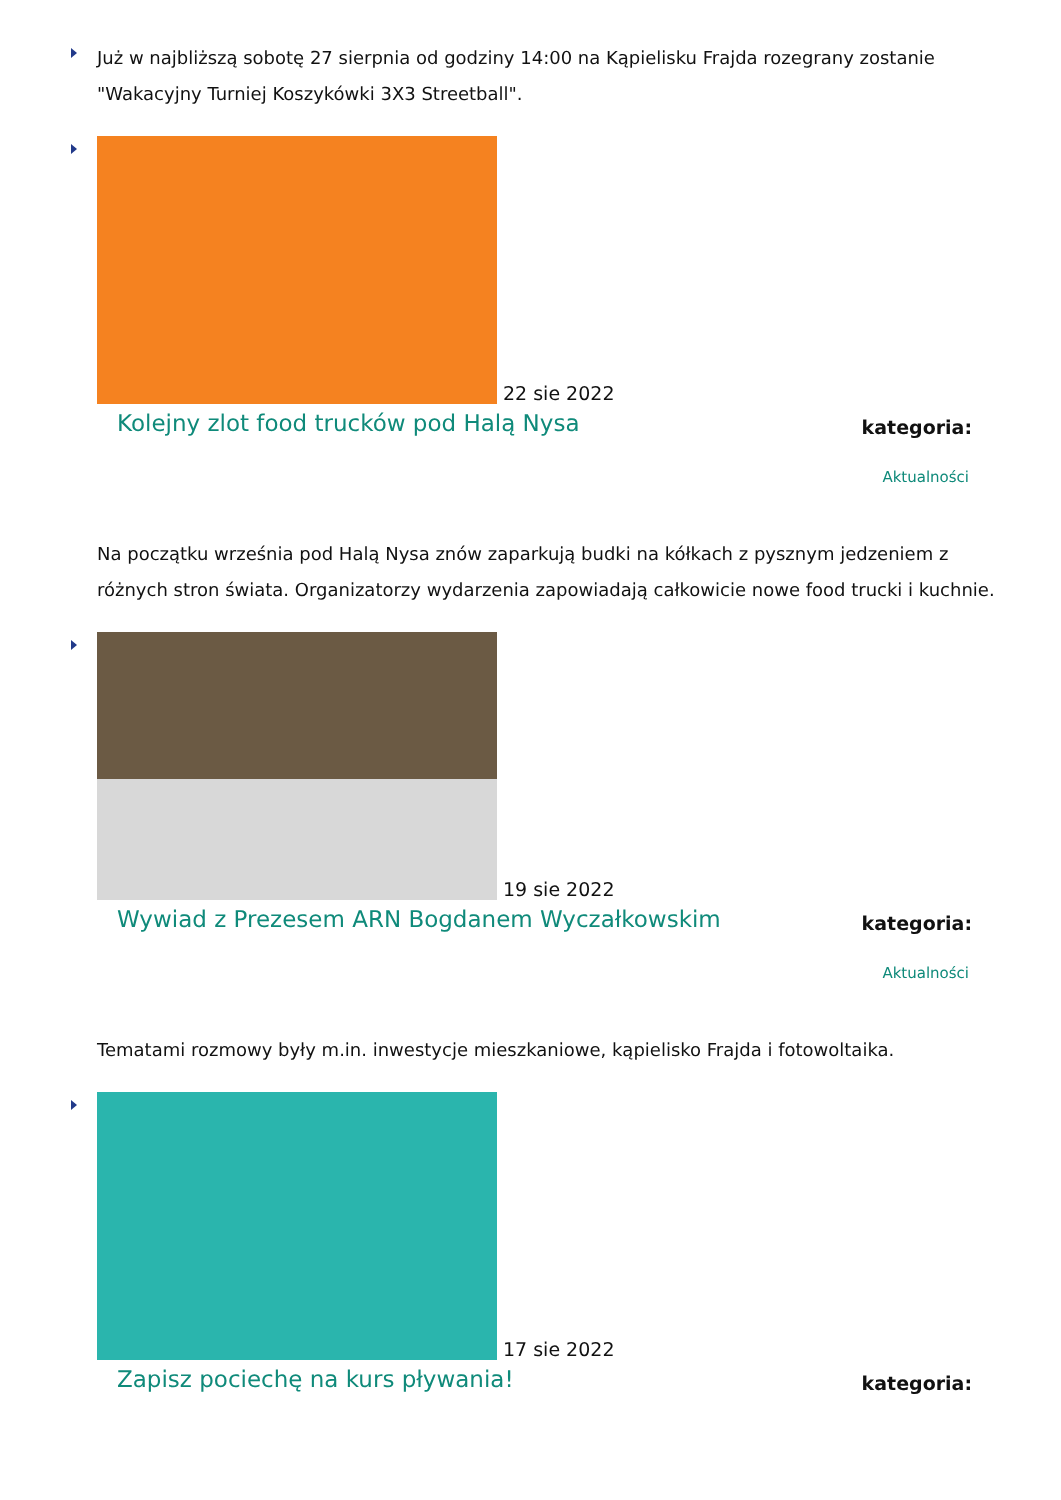Już w najbliższą sobotę 27 sierpnia od godziny 14:00 na Kąpielisku Frajda rozegrany zostanie "Wakacyjny Turniej Koszykówki 3X3 Streetball".
22 sie 2022
Kolejny zlot food trucków pod Halą Nysa kategoria:
Aktualności
Na początku września pod Halą Nysa znów zaparkują budki na kółkach z pysznym jedzeniem z różnych stron świata. Organizatorzy wydarzenia zapowiadają całkowicie nowe food trucki i kuchnie.
19 sie 2022
Wywiad z Prezesem ARN Bogdanem Wyczałkowskim kategoria:
Aktualności
Tematami rozmowy były m.in. inwestycje mieszkaniowe, kąpielisko Frajda i fotowoltaika.
17 sie 2022
Zapisz pociechę na kurs pływania! kategoria: